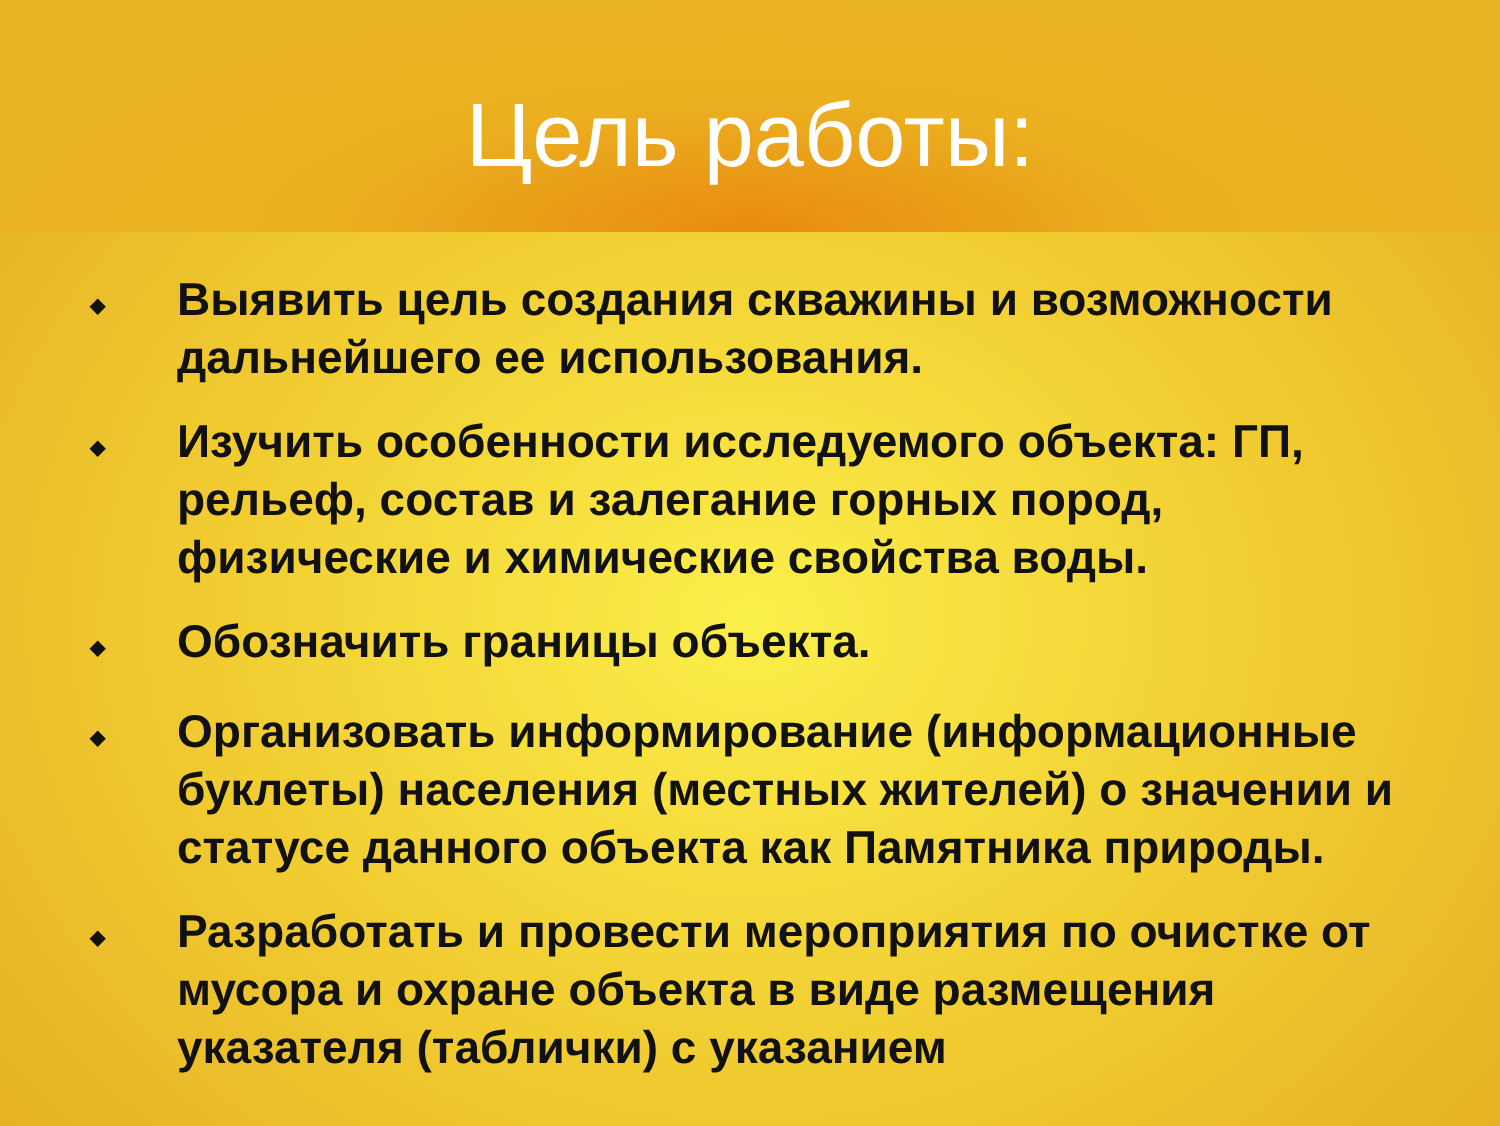Цель работы:
◆ Выявить цель создания скважины и возможности дальнейшего ее использования.
◆ Изучить особенности исследуемого объекта: ГП, рельеф, состав и залегание горных пород, физические и химические свойства воды.
◆ Обозначить границы объекта.
◆ Организовать информирование (информационные буклеты) населения (местных жителей) о значении и статусе данного объекта как Памятника природы.
◆ Разработать и провести мероприятия по очистке от мусора и охране объекта в виде размещения указателя (таблички) с указанием